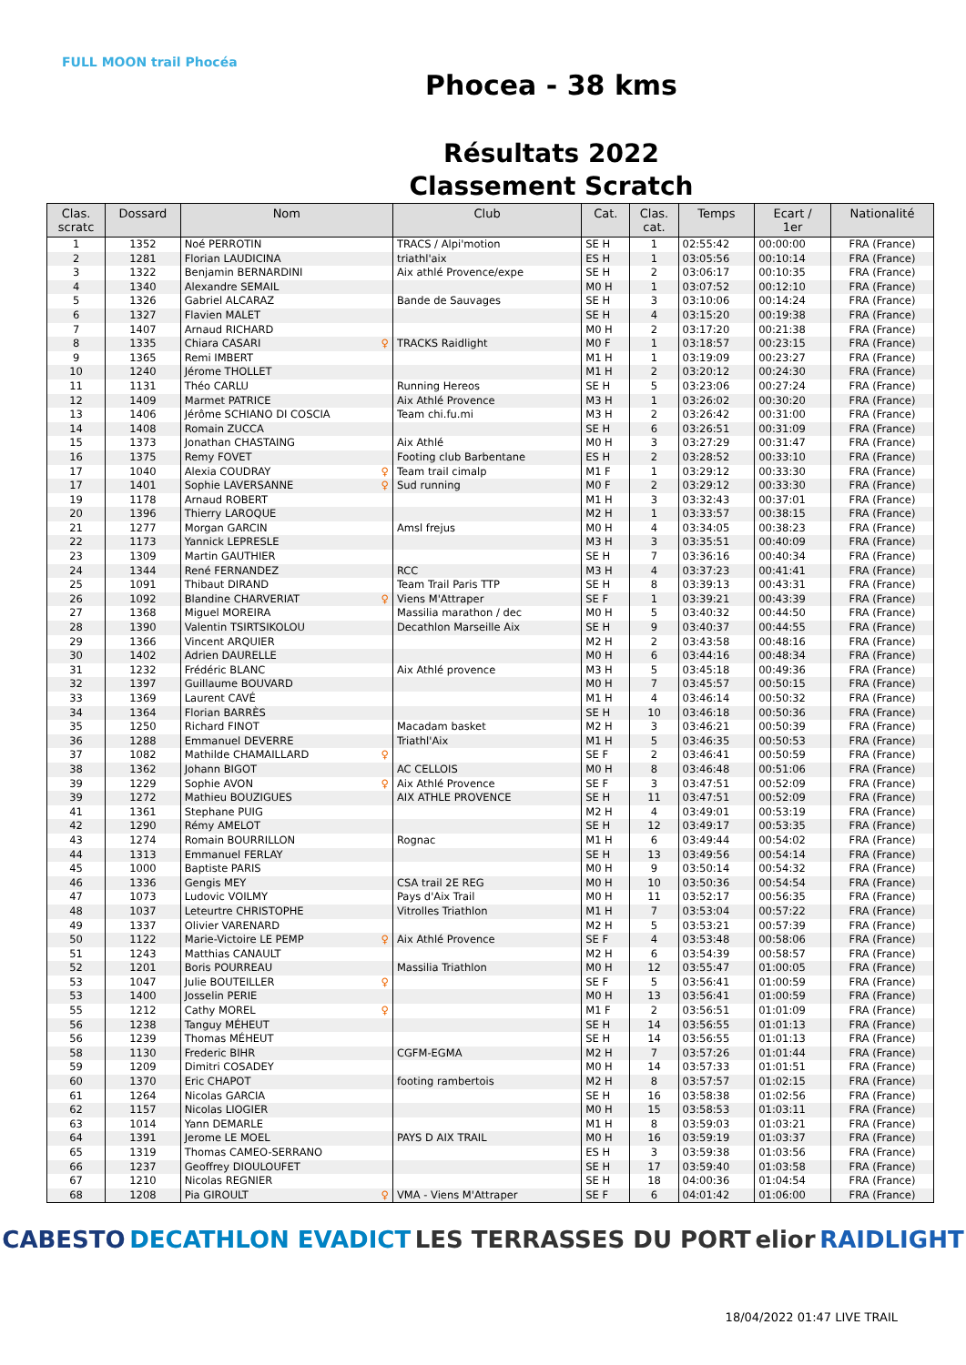FULL MOON trail Phocéa
Phocea - 38 kms
Résultats 2022
Classement Scratch
| Clas. scratc | Dossard | Nom | Club | Cat. | Clas. cat. | Temps | Ecart / 1er | Nationalité |
| --- | --- | --- | --- | --- | --- | --- | --- | --- |
| 1 | 1352 | Noé PERROTIN | TRACS / Alpi'motion | SE H | 1 | 02:55:42 | 00:00:00 | FRA (France) |
| 2 | 1281 | Florian LAUDICINA | triathl'aix | ES H | 1 | 03:05:56 | 00:10:14 | FRA (France) |
| 3 | 1322 | Benjamin BERNARDINI | Aix athlé Provence/expe | SE H | 2 | 03:06:17 | 00:10:35 | FRA (France) |
| 4 | 1340 | Alexandre SEMAIL | | M0 H | 1 | 03:07:52 | 00:12:10 | FRA (France) |
| 5 | 1326 | Gabriel ALCARAZ | Bande de Sauvages | SE H | 3 | 03:10:06 | 00:14:24 | FRA (France) |
| 6 | 1327 | Flavien MALET | | SE H | 4 | 03:15:20 | 00:19:38 | FRA (France) |
| 7 | 1407 | Arnaud RICHARD | | M0 H | 2 | 03:17:20 | 00:21:38 | FRA (France) |
| 8 | 1335 | Chiara CASARI ♀ | TRACKS Raidlight | M0 F | 1 | 03:18:57 | 00:23:15 | FRA (France) |
| 9 | 1365 | Remi IMBERT | | M1 H | 1 | 03:19:09 | 00:23:27 | FRA (France) |
| 10 | 1240 | Jérome THOLLET | | M1 H | 2 | 03:20:12 | 00:24:30 | FRA (France) |
| 11 | 1131 | Théo CARLU | Running Hereos | SE H | 5 | 03:23:06 | 00:27:24 | FRA (France) |
| 12 | 1409 | Marmet PATRICE | Aix Athlé Provence | M3 H | 1 | 03:26:02 | 00:30:20 | FRA (France) |
| 13 | 1406 | Jérôme SCHIANO DI COSCIA | Team chi.fu.mi | M3 H | 2 | 03:26:42 | 00:31:00 | FRA (France) |
| 14 | 1408 | Romain ZUCCA | | SE H | 6 | 03:26:51 | 00:31:09 | FRA (France) |
| 15 | 1373 | Jonathan CHASTAING | Aix Athlé | M0 H | 3 | 03:27:29 | 00:31:47 | FRA (France) |
| 16 | 1375 | Remy FOVET | Footing club Barbentane | ES H | 2 | 03:28:52 | 00:33:10 | FRA (France) |
| 17 | 1040 | Alexia COUDRAY ♀ | Team trail cimalp | M1 F | 1 | 03:29:12 | 00:33:30 | FRA (France) |
| 17 | 1401 | Sophie LAVERSANNE ♀ | Sud running | M0 F | 2 | 03:29:12 | 00:33:30 | FRA (France) |
| 19 | 1178 | Arnaud ROBERT | | M1 H | 3 | 03:32:43 | 00:37:01 | FRA (France) |
| 20 | 1396 | Thierry LAROQUE | | M2 H | 1 | 03:33:57 | 00:38:15 | FRA (France) |
| 21 | 1277 | Morgan GARCIN | Amsl frejus | M0 H | 4 | 03:34:05 | 00:38:23 | FRA (France) |
| 22 | 1173 | Yannick LEPRESLE | | M3 H | 3 | 03:35:51 | 00:40:09 | FRA (France) |
| 23 | 1309 | Martin GAUTHIER | | SE H | 7 | 03:36:16 | 00:40:34 | FRA (France) |
| 24 | 1344 | René FERNANDEZ | RCC | M3 H | 4 | 03:37:23 | 00:41:41 | FRA (France) |
| 25 | 1091 | Thibaut DIRAND | Team Trail Paris TTP | SE H | 8 | 03:39:13 | 00:43:31 | FRA (France) |
| 26 | 1092 | Blandine CHARVERIAT ♀ | Viens M'Attraper | SE F | 1 | 03:39:21 | 00:43:39 | FRA (France) |
| 27 | 1368 | Miguel MOREIRA | Massilia marathon / dec | M0 H | 5 | 03:40:32 | 00:44:50 | FRA (France) |
| 28 | 1390 | Valentin TSIRTSIKOLOU | Decathlon Marseille Aix | SE H | 9 | 03:40:37 | 00:44:55 | FRA (France) |
| 29 | 1366 | Vincent ARQUIER | | M2 H | 2 | 03:43:58 | 00:48:16 | FRA (France) |
| 30 | 1402 | Adrien DAURELLE | | M0 H | 6 | 03:44:16 | 00:48:34 | FRA (France) |
| 31 | 1232 | Frédéric BLANC | Aix Athlé provence | M3 H | 5 | 03:45:18 | 00:49:36 | FRA (France) |
| 32 | 1397 | Guillaume BOUVARD | | M0 H | 7 | 03:45:57 | 00:50:15 | FRA (France) |
| 33 | 1369 | Laurent CAVÉ | | M1 H | 4 | 03:46:14 | 00:50:32 | FRA (France) |
| 34 | 1364 | Florian BARRÈS | | SE H | 10 | 03:46:18 | 00:50:36 | FRA (France) |
| 35 | 1250 | Richard FINOT | Macadam basket | M2 H | 3 | 03:46:21 | 00:50:39 | FRA (France) |
| 36 | 1288 | Emmanuel DEVERRE | Triathl'Aix | M1 H | 5 | 03:46:35 | 00:50:53 | FRA (France) |
| 37 | 1082 | Mathilde CHAMAILLARD ♀ | | SE F | 2 | 03:46:41 | 00:50:59 | FRA (France) |
| 38 | 1362 | Johann BIGOT | AC CELLOIS | M0 H | 8 | 03:46:48 | 00:51:06 | FRA (France) |
| 39 | 1229 | Sophie AVON ♀ | Aix Athlé Provence | SE F | 3 | 03:47:51 | 00:52:09 | FRA (France) |
| 39 | 1272 | Mathieu BOUZIGUES | AIX ATHLE PROVENCE | SE H | 11 | 03:47:51 | 00:52:09 | FRA (France) |
| 41 | 1361 | Stephane PUIG | | M2 H | 4 | 03:49:01 | 00:53:19 | FRA (France) |
| 42 | 1290 | Rémy AMELOT | | SE H | 12 | 03:49:17 | 00:53:35 | FRA (France) |
| 43 | 1274 | Romain BOURRILLON | Rognac | M1 H | 6 | 03:49:44 | 00:54:02 | FRA (France) |
| 44 | 1313 | Emmanuel FERLAY | | SE H | 13 | 03:49:56 | 00:54:14 | FRA (France) |
| 45 | 1000 | Baptiste PARIS | | M0 H | 9 | 03:50:14 | 00:54:32 | FRA (France) |
| 46 | 1336 | Gengis MEY | CSA trail 2E REG | M0 H | 10 | 03:50:36 | 00:54:54 | FRA (France) |
| 47 | 1073 | Ludovic VOILMY | Pays d'Aix Trail | M0 H | 11 | 03:52:17 | 00:56:35 | FRA (France) |
| 48 | 1037 | Leteurtre CHRISTOPHE | Vitrolles Triathlon | M1 H | 7 | 03:53:04 | 00:57:22 | FRA (France) |
| 49 | 1337 | Olivier VARENARD | | M2 H | 5 | 03:53:21 | 00:57:39 | FRA (France) |
| 50 | 1122 | Marie-Victoire LE PEMP ♀ | Aix Athlé Provence | SE F | 4 | 03:53:48 | 00:58:06 | FRA (France) |
| 51 | 1243 | Matthias CANAULT | | M2 H | 6 | 03:54:39 | 00:58:57 | FRA (France) |
| 52 | 1201 | Boris POURREAU | Massilia Triathlon | M0 H | 12 | 03:55:47 | 01:00:05 | FRA (France) |
| 53 | 1047 | Julie BOUTEILLER ♀ | | SE F | 5 | 03:56:41 | 01:00:59 | FRA (France) |
| 53 | 1400 | Josselin PERIE | | M0 H | 13 | 03:56:41 | 01:00:59 | FRA (France) |
| 55 | 1212 | Cathy MOREL ♀ | | M1 F | 2 | 03:56:51 | 01:01:09 | FRA (France) |
| 56 | 1238 | Tanguy MÉHEUT | | SE H | 14 | 03:56:55 | 01:01:13 | FRA (France) |
| 56 | 1239 | Thomas MÉHEUT | | SE H | 14 | 03:56:55 | 01:01:13 | FRA (France) |
| 58 | 1130 | Frederic BIHR | CGFM-EGMA | M2 H | 7 | 03:57:26 | 01:01:44 | FRA (France) |
| 59 | 1209 | Dimitri COSADEY | | M0 H | 14 | 03:57:33 | 01:01:51 | FRA (France) |
| 60 | 1370 | Eric CHAPOT | footing rambertois | M2 H | 8 | 03:57:57 | 01:02:15 | FRA (France) |
| 61 | 1264 | Nicolas GARCIA | | SE H | 16 | 03:58:38 | 01:02:56 | FRA (France) |
| 62 | 1157 | Nicolas LIOGIER | | M0 H | 15 | 03:58:53 | 01:03:11 | FRA (France) |
| 63 | 1014 | Yann DEMARLE | | M1 H | 8 | 03:59:03 | 01:03:21 | FRA (France) |
| 64 | 1391 | Jerome LE MOEL | PAYS D AIX TRAIL | M0 H | 16 | 03:59:19 | 01:03:37 | FRA (France) |
| 65 | 1319 | Thomas CAMEO-SERRANO | | ES H | 3 | 03:59:38 | 01:03:56 | FRA (France) |
| 66 | 1237 | Geoffrey DIOULOUFET | | SE H | 17 | 03:59:40 | 01:03:58 | FRA (France) |
| 67 | 1210 | Nicolas REGNIER | | SE H | 18 | 04:00:36 | 01:04:54 | FRA (France) |
| 68 | 1208 | Pia GIROULT ♀ | VMA - Viens M'Attraper | SE F | 6 | 04:01:42 | 01:06:00 | FRA (France) |
CABESTO DECATHLON EVADICT LES TERRASSES DU PORT elior RAIDLIGHT
18/04/2022 01:47 LIVE TRAIL